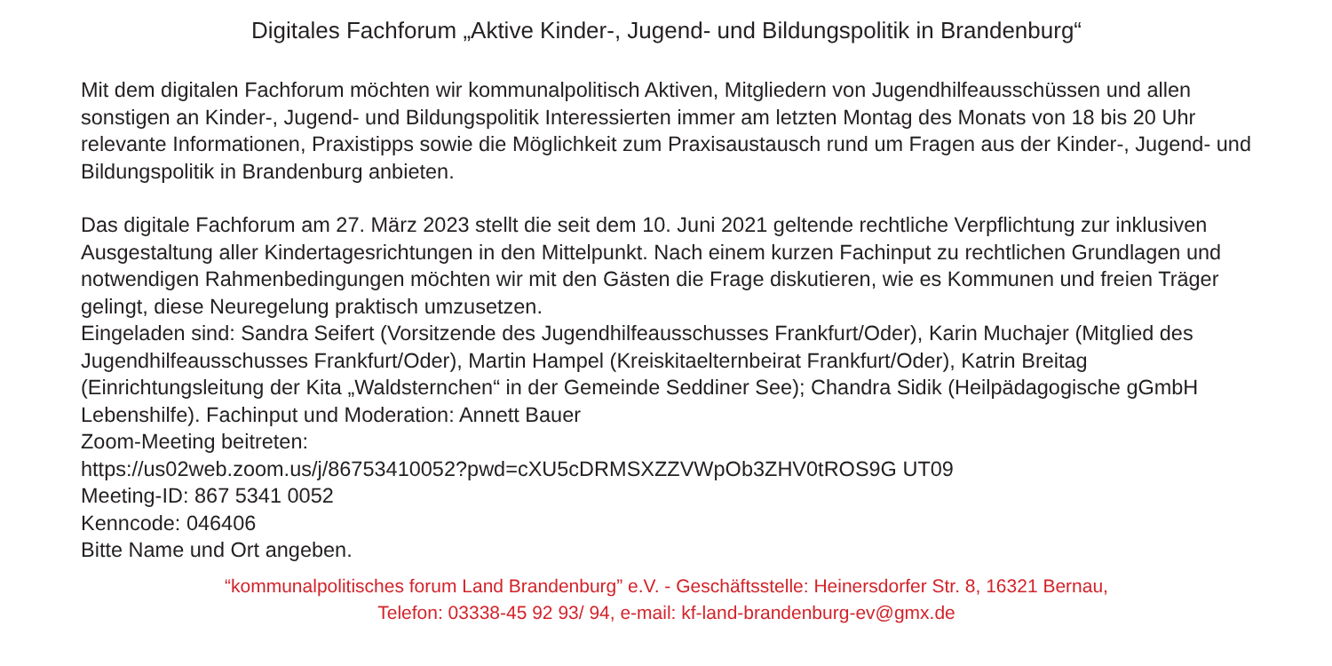Digitales Fachforum „Aktive Kinder-, Jugend- und Bildungspolitik in Brandenburg“
Mit dem digitalen Fachforum möchten wir kommunalpolitisch Aktiven, Mitgliedern von Jugendhilfeausschüssen und allen sonstigen an Kinder-, Jugend- und Bildungspolitik Interessierten immer am letzten Montag des Monats von 18 bis 20 Uhr relevante Informationen, Praxistipps sowie die Möglichkeit zum Praxisaustausch rund um Fragen aus der Kinder-, Jugend- und Bildungspolitik in Brandenburg anbieten.
Das digitale Fachforum am 27. März 2023 stellt die seit dem 10. Juni 2021 geltende rechtliche Verpflichtung zur inklusiven Ausgestaltung aller Kindertagesrichtungen in den Mittelpunkt. Nach einem kurzen Fachinput zu rechtlichen Grundlagen und notwendigen Rahmenbedingungen möchten wir mit den Gästen die Frage diskutieren, wie es Kommunen und freien Träger gelingt, diese Neuregelung praktisch umzusetzen.
Eingeladen sind: Sandra Seifert (Vorsitzende des Jugendhilfeausschusses Frankfurt/Oder), Karin Muchajer (Mitglied des Jugendhilfeausschusses Frankfurt/Oder), Martin Hampel (Kreiskitaelternbeirat Frankfurt/Oder), Katrin Breitag (Einrichtungsleitung der Kita „Waldsternchen“ in der Gemeinde Seddiner See); Chandra Sidik (Heilpädagogische gGmbH Lebenshilfe). Fachinput und Moderation: Annett Bauer
Zoom-Meeting beitreten:
https://us02web.zoom.us/j/86753410052?pwd=cXU5cDRMSXZZVWpOb3ZHV0tROS9G UT09
Meeting-ID: 867 5341 0052
Kenncode: 046406
Bitte Name und Ort angeben.
“kommunalpolitisches forum Land Brandenburg” e.V. - Geschäftsstelle: Heinersdorfer Str. 8, 16321 Bernau,
Telefon: 03338-45 92 93/ 94, e-mail: kf-land-brandenburg-ev@gmx.de